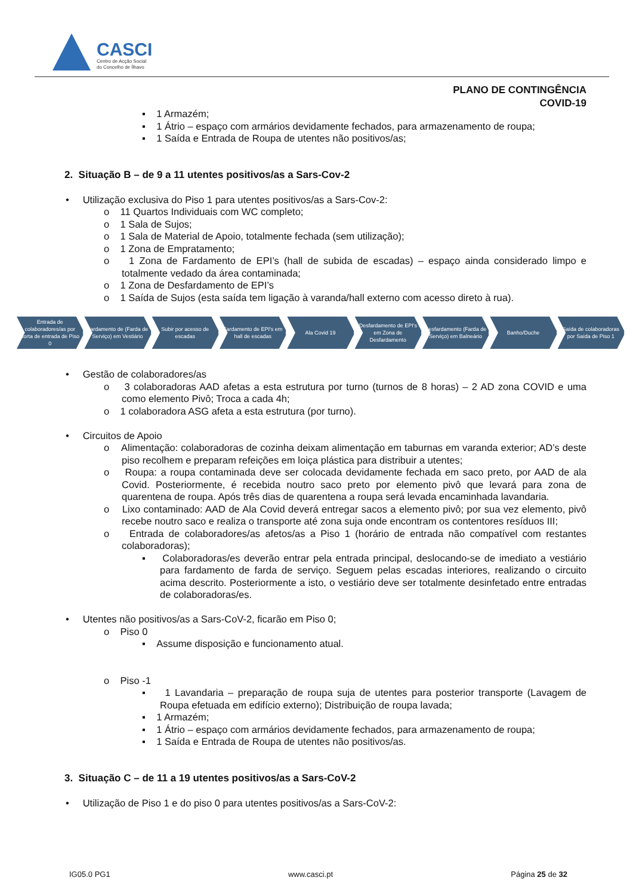CASCI
Centro de Acção Social
do Concelho de Ílhavo
PLANO DE CONTINGÊNCIA
COVID-19
▪ 1 Armazém;
▪ 1 Átrio – espaço com armários devidamente fechados, para armazenamento de roupa;
▪ 1 Saída e Entrada de Roupa de utentes não positivos/as;
2. Situação B – de 9 a 11 utentes positivos/as a Sars-Cov-2
• Utilização exclusiva do Piso 1 para utentes positivos/as a Sars-Cov-2:
o 11 Quartos Individuais com WC completo;
o 1 Sala de Sujos;
o 1 Sala de Material de Apoio, totalmente fechada (sem utilização);
o 1 Zona de Empratamento;
o 1 Zona de Fardamento de EPI’s (hall de subida de escadas) – espaço ainda considerado limpo e totalmente vedado da área contaminada;
o 1 Zona de Desfardamento de EPI’s
o 1 Saída de Sujos (esta saída tem ligação à varanda/hall externo com acesso direto à rua).
Entrada de colaboradores/as por porta de entrada de Piso 0
Fardamento de (Farda de Serviço) em Vestiário
Subir por acesso de escadas Fardamento de EPI's em hall de escadas
Ala Covid 19 Desfardamento de EPI's em Zona de Desfardamento
Desfardamento (Farda de Serviço) em Balneário
Banho/Duche Saída de colaboradoras por Saída de Piso 1
• Gestão de colaboradores/as
o 3 colaboradoras AAD afetas a esta estrutura por turno (turnos de 8 horas) – 2 AD zona COVID e uma como elemento Pivô; Troca a cada 4h;
o 1 colaboradora ASG afeta a esta estrutura (por turno).
• Circuitos de Apoio
o Alimentação: colaboradoras de cozinha deixam alimentação em taburnas em varanda exterior; AD’s deste piso recolhem e preparam refeições em loiça plástica para distribuir a utentes;
o Roupa: a roupa contaminada deve ser colocada devidamente fechada em saco preto, por AAD de ala Covid. Posteriormente, é recebida noutro saco preto por elemento pivô que levará para zona de quarentena de roupa. Após três dias de quarentena a roupa será levada encaminhada lavandaria.
o Lixo contaminado: AAD de Ala Covid deverá entregar sacos a elemento pivô; por sua vez elemento, pivô recebe noutro saco e realiza o transporte até zona suja onde encontram os contentores resíduos III;
o Entrada de colaboradores/as afetos/as a Piso 1 (horário de entrada não compatível com restantes colaboradoras);
▪ Colaboradoras/es deverão entrar pela entrada principal, deslocando-se de imediato a vestiário para fardamento de farda de serviço. Seguem pelas escadas interiores, realizando o circuito acima descrito. Posteriormente a isto, o vestiário deve ser totalmente desinfetado entre entradas de colaboradoras/es.
• Utentes não positivos/as a Sars-CoV-2, ficarão em Piso 0;
o Piso 0
▪ Assume disposição e funcionamento atual.
o Piso -1
▪ 1 Lavandaria – preparação de roupa suja de utentes para posterior transporte (Lavagem de Roupa efetuada em edifício externo); Distribuição de roupa lavada;
▪ 1 Armazém;
▪ 1 Átrio – espaço com armários devidamente fechados, para armazenamento de roupa;
▪ 1 Saída e Entrada de Roupa de utentes não positivos/as.
3. Situação C – de 11 a 19 utentes positivos/as a Sars-CoV-2
• Utilização de Piso 1 e do piso 0 para utentes positivos/as a Sars-CoV-2:
IG05.0 PG1 www.casci.pt Página 25 de 32